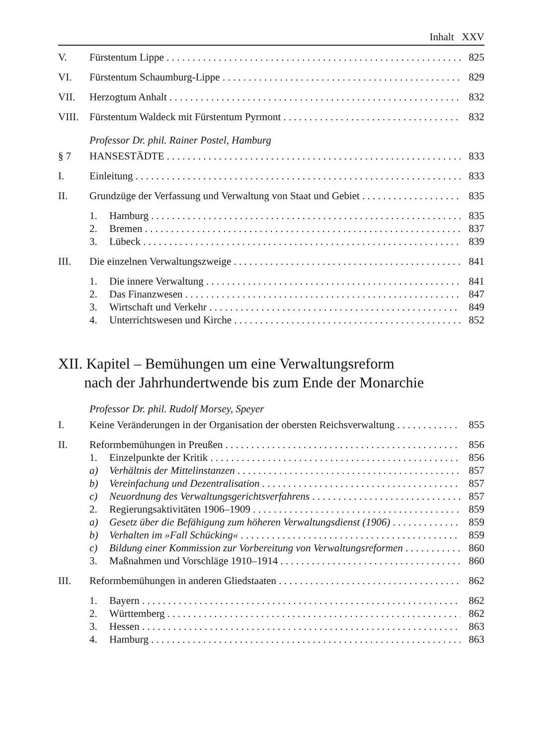Inhalt XXV
V. Fürstentum Lippe 825
VI. Fürstentum Schaumburg-Lippe 829
VII. Herzogtum Anhalt 832
VIII. Fürstentum Waldeck mit Fürstentum Pyrmont 832
Professor Dr. phil. Rainer Postel, Hamburg
§ 7 HANSESTÄDTE 833
I. Einleitung 833
II. Grundzüge der Verfassung und Verwaltung von Staat und Gebiet 835
1. Hamburg 835
2. Bremen 837
3. Lübeck 839
III. Die einzelnen Verwaltungszweige 841
1. Die innere Verwaltung 841
2. Das Finanzwesen 847
3. Wirtschaft und Verkehr 849
4. Unterrichtswesen und Kirche 852
XII. Kapitel – Bemühungen um eine Verwaltungsreform
nach der Jahrhundertwende bis zum Ende der Monarchie
Professor Dr. phil. Rudolf Morsey, Speyer
I. Keine Veränderungen in der Organisation der obersten Reichsverwaltung 855
II. Reformbemühungen in Preußen 856
1. Einzelpunkte der Kritik 856
a) Verhältnis der Mittelinstanzen 857
b) Vereinfachung und Dezentralisation 857
c) Neuordnung des Verwaltungsgerichtsverfahrens 857
2. Regierungsaktivitäten 1906–1909 859
a) Gesetz über die Befähigung zum höheren Verwaltungsdienst (1906) 859
b) Verhalten im »Fall Schücking« 859
c) Bildung einer Kommission zur Vorbereitung von Verwaltungsreformen 860
3. Maßnahmen und Vorschläge 1910–1914 860
III. Reformbemühungen in anderen Gliedstaaten 862
1. Bayern 862
2. Württemberg 862
3. Hessen 863
4. Hamburg 863